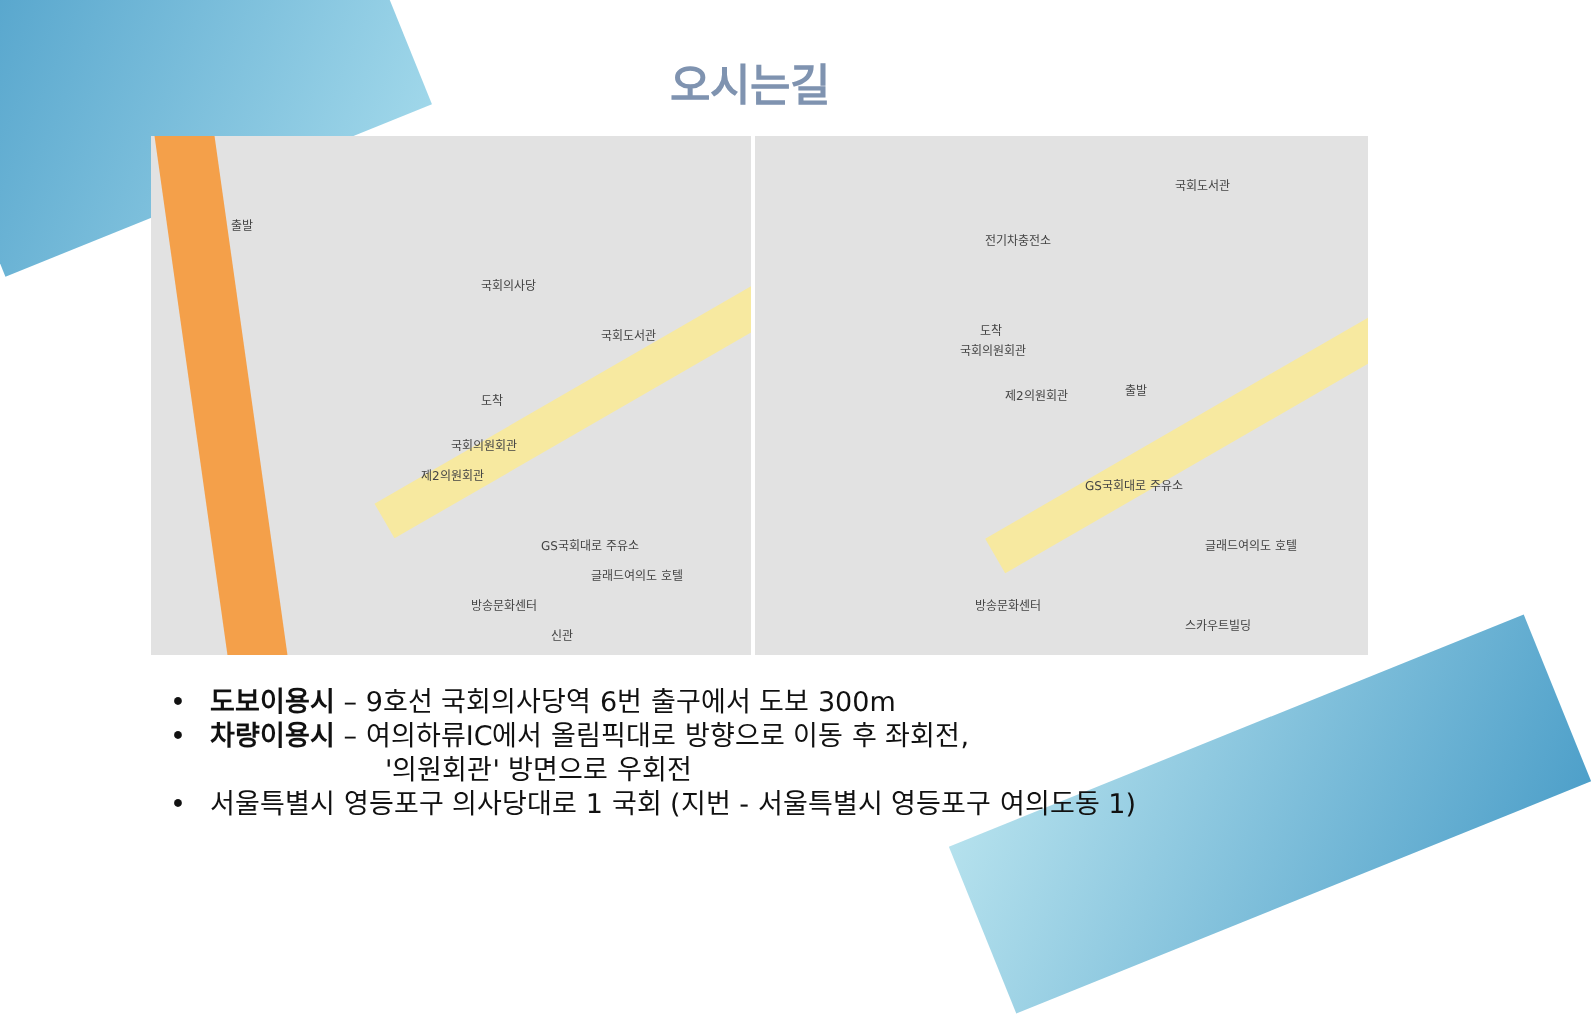오시는길
국회의사당
출발
도착
국회도서관
국회의원회관
제2의원회관
GS국회대로 주유소
글래드여의도 호텔
방송문화센터
신관
국회도서관
전기차충전소
도착
국회의원회관
출발 제2의원회관
GS국회대로 주유소
글래드여의도 호텔
방송문화센터
스카우트빌딩
• 도보이용시 – 9호선 국회의사당역 6번 출구에서 도보 300m
• 차량이용시 – 여의하류IC에서 올림픽대로 방향으로 이동 후 좌회전,
'의원회관' 방면으로 우회전
• 서울특별시 영등포구 의사당대로 1 국회 (지번 - 서울특별시 영등포구 여의도동 1)